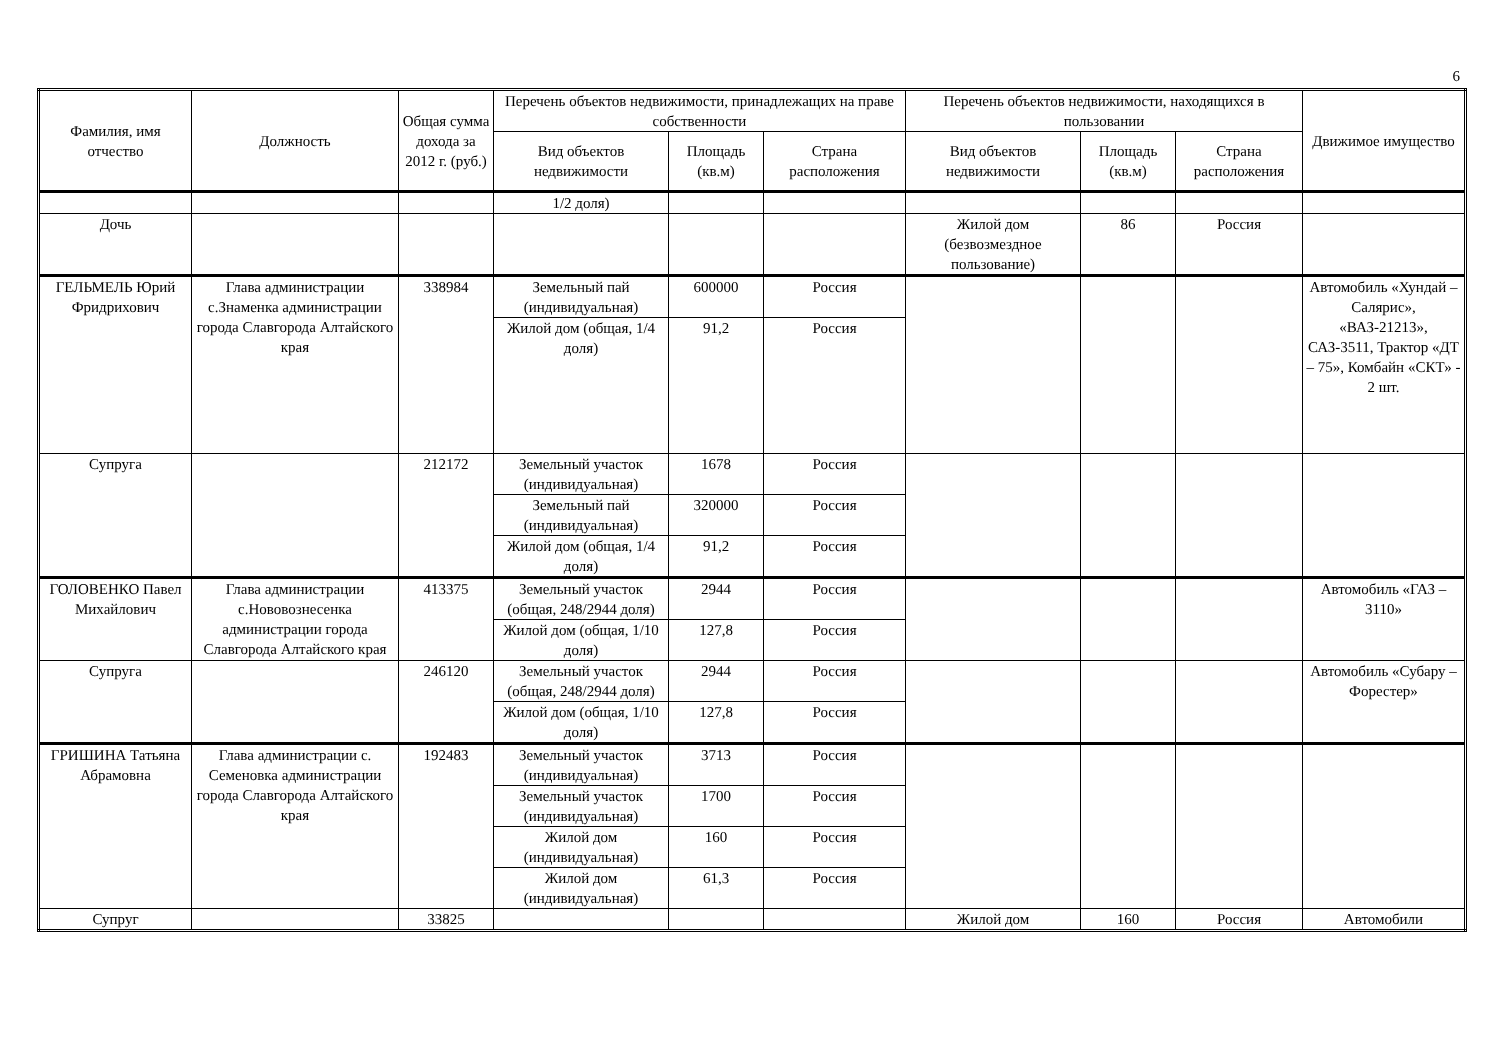6
| Фамилия, имя отчество | Должность | Общая сумма дохода за 2012 г. (руб.) | Перечень объектов недвижимости, принадлежащих на праве собственности | | | Перечень объектов недвижимости, находящихся в пользовании | | | Движимое имущество |
| --- | --- | --- | --- | --- | --- | --- | --- | --- | --- |
| | | | Вид объектов недвижимости | Площадь (кв.м) | Страна расположения | Вид объектов недвижимости | Площадь (кв.м) | Страна расположения | |
| | | | 1/2 доля) | | | | | | |
| Дочь | | | | | | Жилой дом (безвозмездное пользование) | 86 | Россия | |
| ГЕЛЬМЕЛЬ Юрий Фридрихович | Глава администрации с.Знаменка администрации города Славгорода Алтайского края | 338984 | Земельный пай (индивидуальная) | 600000 | Россия | | | | Автомобиль «Хундай – Салярис», «ВАЗ-21213», САЗ-3511, Трактор «ДТ – 75», Комбайн «СКТ» - 2 шт. |
| | | | Жилой дом (общая, 1/4 доля) | 91,2 | Россия | | | | |
| Супруга | | 212172 | Земельный участок (индивидуальная) | 1678 | Россия | | | | |
| | | | Земельный пай (индивидуальная) | 320000 | Россия | | | | |
| | | | Жилой дом (общая, 1/4 доля) | 91,2 | Россия | | | | |
| ГОЛОВЕНКО Павел Михайлович | Глава администрации с.Нововознесенка администрации города Славгорода Алтайского края | 413375 | Земельный участок (общая, 248/2944 доля) | 2944 | Россия | | | | Автомобиль «ГАЗ – 3110» |
| | | | Жилой дом (общая, 1/10 доля) | 127,8 | Россия | | | | |
| Супруга | | 246120 | Земельный участок (общая, 248/2944 доля) | 2944 | Россия | | | | Автомобиль «Субару – Форестер» |
| | | | Жилой дом (общая, 1/10 доля) | 127,8 | Россия | | | | |
| ГРИШИНА Татьяна Абрамовна | Глава администрации с. Семеновка администрации города Славгорода Алтайского края | 192483 | Земельный участок (индивидуальная) | 3713 | Россия | | | | |
| | | | Земельный участок (индивидуальная) | 1700 | Россия | | | | |
| | | | Жилой дом (индивидуальная) | 160 | Россия | | | | |
| | | | Жилой дом (индивидуальная) | 61,3 | Россия | | | | |
| Супруг | | 33825 | | | | Жилой дом | 160 | Россия | Автомобили |